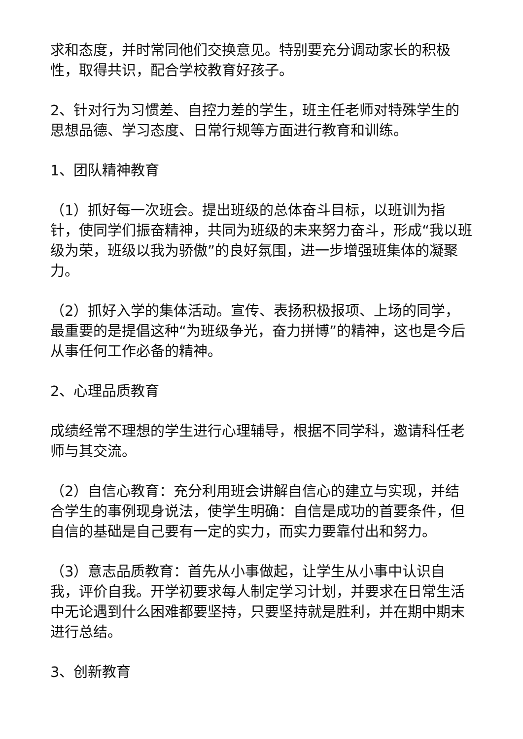求和态度，并时常同他们交换意见。特别要充分调动家长的积极性，取得共识，配合学校教育好孩子。
2、针对行为习惯差、自控力差的学生，班主任老师对特殊学生的思想品德、学习态度、日常行规等方面进行教育和训练。
1、团队精神教育
（1）抓好每一次班会。提出班级的总体奋斗目标，以班训为指针，使同学们振奋精神，共同为班级的未来努力奋斗，形成“我以班级为荣，班级以我为骄傲”的良好氛围，进一步增强班集体的凝聚力。
（2）抓好入学的集体活动。宣传、表扬积极报项、上场的同学，最重要的是提倡这种“为班级争光，奋力拼博”的精神，这也是今后从事任何工作必备的精神。
2、心理品质教育
成绩经常不理想的学生进行心理辅导，根据不同学科，邀请科任老师与其交流。
（2）自信心教育：充分利用班会讲解自信心的建立与实现，并结合学生的事例现身说法，使学生明确：自信是成功的首要条件，但自信的基础是自己要有一定的实力，而实力要靠付出和努力。
（3）意志品质教育：首先从小事做起，让学生从小事中认识自我，评价自我。开学初要求每人制定学习计划，并要求在日常生活中无论遇到什么困难都要坚持，只要坚持就是胜利，并在期中期末进行总结。
3、创新教育